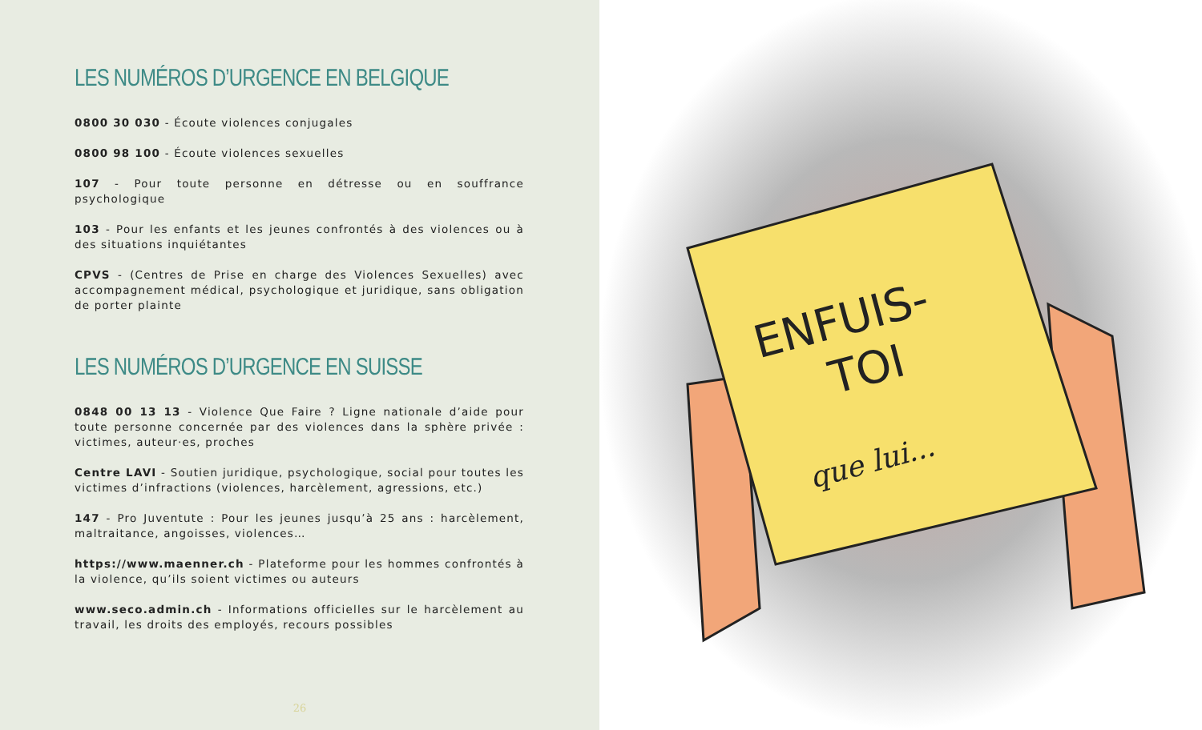LES NUMÉROS D’URGENCE EN BELGIQUE
0800 30 030 - Écoute violences conjugales
0800 98 100 - Écoute violences sexuelles
107 - Pour toute personne en détresse ou en souffrance psychologique
103 - Pour les enfants et les jeunes confrontés à des violences ou à des situations inquiétantes
CPVS - (Centres de Prise en charge des Violences Sexuelles) avec accompagnement médical, psychologique et juridique, sans obligation de porter plainte
LES NUMÉROS D’URGENCE EN SUISSE
0848 00 13 13 - Violence Que Faire ? Ligne nationale d’aide pour toute personne concernée par des violences dans la sphère privée : victimes, auteur·es, proches
Centre LAVI - Soutien juridique, psychologique, social pour toutes les victimes d’infractions (violences, harcèlement, agressions, etc.)
147 - Pro Juventute : Pour les jeunes jusqu’à 25 ans : harcèlement, maltraitance, angoisses, violences…
https://www.maenner.ch - Plateforme pour les hommes confrontés à la violence, qu’ils soient victimes ou auteurs
www.seco.admin.ch - Informations officielles sur le harcèlement au travail, les droits des employés, recours possibles
26
ENFUIS-
TOI
que lui...